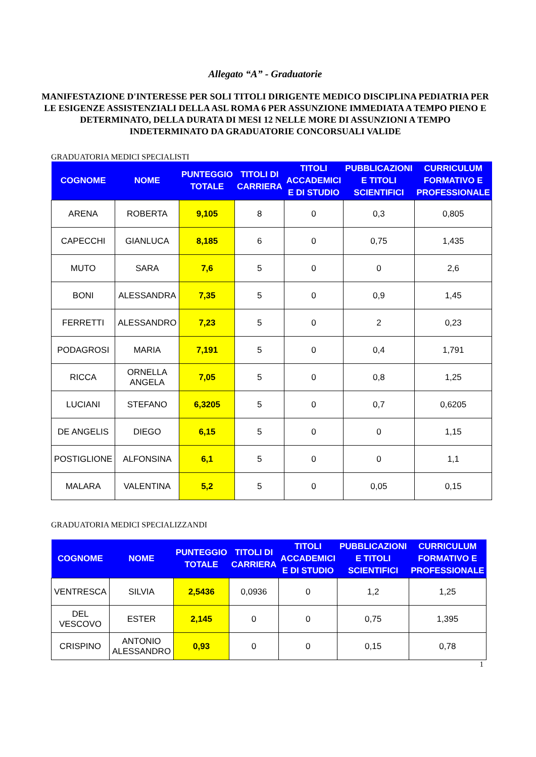Allegato “A” - Graduatorie
MANIFESTAZIONE D'INTERESSE PER SOLI TITOLI DIRIGENTE MEDICO DISCIPLINA PEDIATRIA PER LE ESIGENZE ASSISTENZIALI DELLA ASL ROMA 6 PER ASSUNZIONE IMMEDIATA A TEMPO PIENO E DETERMINATO, DELLA DURATA DI MESI 12 NELLE MORE DI ASSUNZIONI A TEMPO INDETERMINATO DA GRADUATORIE CONCORSUALI VALIDE
GRADUATORIA MEDICI SPECIALISTI
| COGNOME | NOME | PUNTEGGIO TOTALE | TITOLI DI CARRIERA | TITOLI ACCADEMICI E DI STUDIO | PUBBLICAZIONI E TITOLI SCIENTIFICI | CURRICULUM FORMATIVO E PROFESSIONALE |
| --- | --- | --- | --- | --- | --- | --- |
| ARENA | ROBERTA | 9,105 | 8 | 0 | 0,3 | 0,805 |
| CAPECCHI | GIANLUCA | 8,185 | 6 | 0 | 0,75 | 1,435 |
| MUTO | SARA | 7,6 | 5 | 0 | 0 | 2,6 |
| BONI | ALESSANDRA | 7,35 | 5 | 0 | 0,9 | 1,45 |
| FERRETTI | ALESSANDRO | 7,23 | 5 | 0 | 2 | 0,23 |
| PODAGROSI | MARIA | 7,191 | 5 | 0 | 0,4 | 1,791 |
| RICCA | ORNELLA ANGELA | 7,05 | 5 | 0 | 0,8 | 1,25 |
| LUCIANI | STEFANO | 6,3205 | 5 | 0 | 0,7 | 0,6205 |
| DE ANGELIS | DIEGO | 6,15 | 5 | 0 | 0 | 1,15 |
| POSTIGLIONE | ALFONSINA | 6,1 | 5 | 0 | 0 | 1,1 |
| MALARA | VALENTINA | 5,2 | 5 | 0 | 0,05 | 0,15 |
GRADUATORIA MEDICI SPECIALIZZANDI
| COGNOME | NOME | PUNTEGGIO TOTALE | TITOLI DI CARRIERA | TITOLI ACCADEMICI E DI STUDIO | PUBBLICAZIONI E TITOLI SCIENTIFICI | CURRICULUM FORMATIVO E PROFESSIONALE |
| --- | --- | --- | --- | --- | --- | --- |
| VENTRESCA | SILVIA | 2,5436 | 0,0936 | 0 | 1,2 | 1,25 |
| DEL VESCOVO | ESTER | 2,145 | 0 | 0 | 0,75 | 1,395 |
| CRISPINO | ANTONIO ALESSANDRO | 0,93 | 0 | 0 | 0,15 | 0,78 |
1